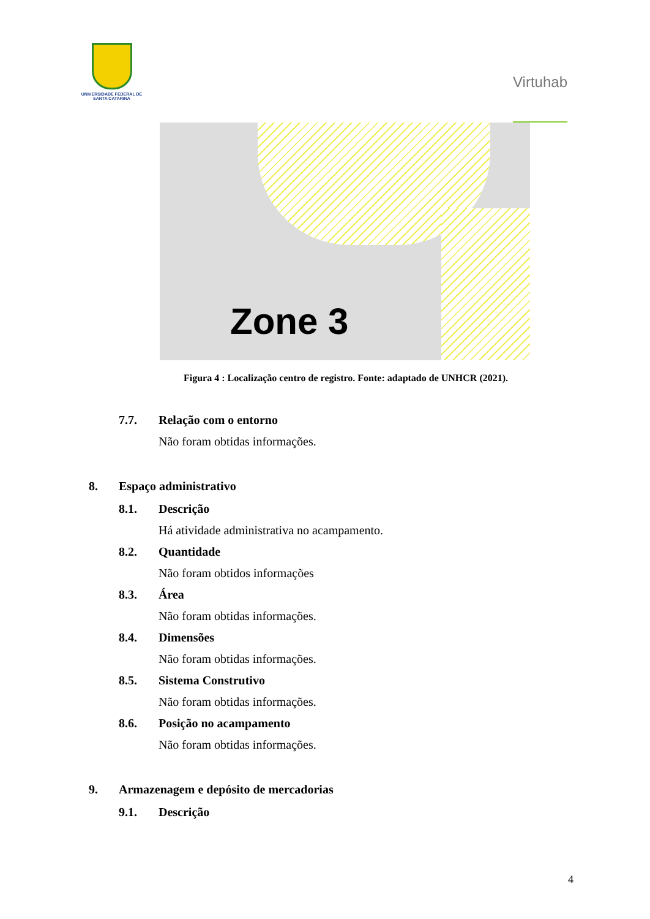UNIVERSIDADE FEDERAL DE SANTA CATARINA
Virtuhab
Zone 3
Figura 4 : Localização centro de registro. Fonte: adaptado de UNHCR (2021).
7.7. Relação com o entorno
Não foram obtidas informações.
8. Espaço administrativo
8.1. Descrição
Há atividade administrativa no acampamento.
8.2. Quantidade
Não foram obtidos informações
8.3. Área
Não foram obtidas informações.
8.4. Dimensões
Não foram obtidas informações.
8.5. Sistema Construtivo
Não foram obtidas informações.
8.6. Posição no acampamento
Não foram obtidas informações.
9. Armazenagem e depósito de mercadorias
9.1. Descrição
4